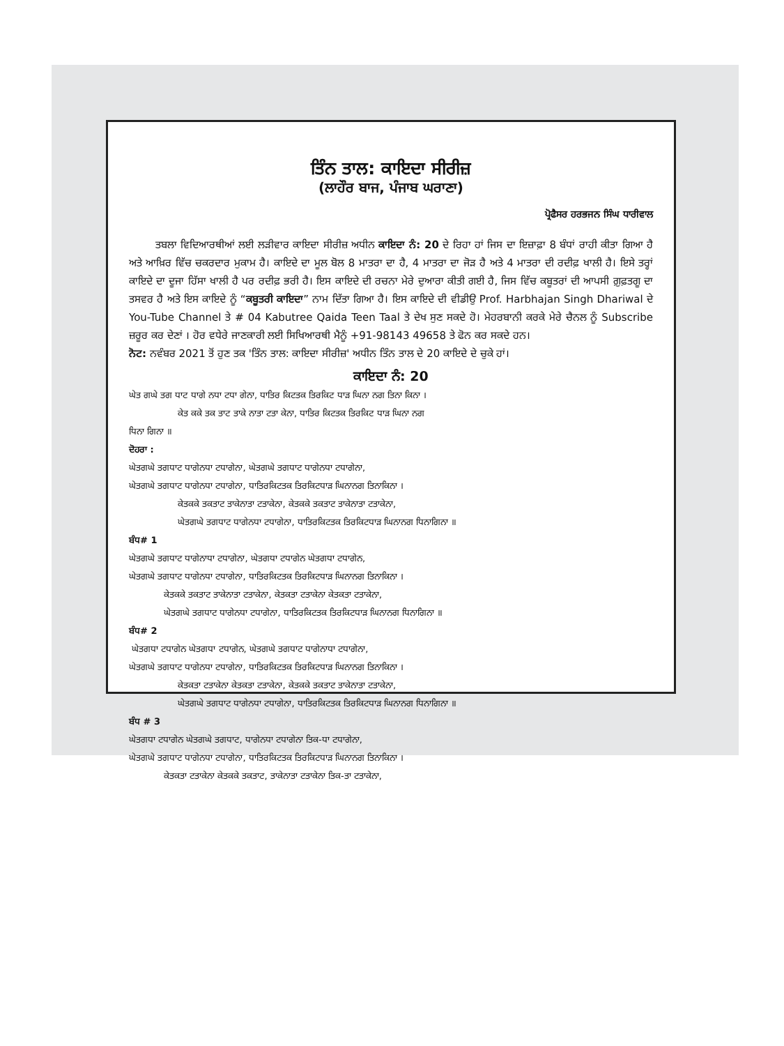ਤਿੰਨ ਤਾਲ: ਕਾਇਦਾ ਸੀਰੀਜ਼
(ਲਾਹੌਰ ਬਾਜ, ਪੰਜਾਬ ਘਰਾਣਾ)
ਪ੍ਰੋਫੈਸਰ ਹਰਭਜਨ ਸਿੰਘ ਧਾਰੀਵਾਲ
ਤਬਲਾ ਵਿਦਿਆਰਥੀਆਂ ਲਈ ਲੜੀਵਾਰ ਕਾਇਦਾ ਸੀਰੀਜ਼ ਅਧੀਨ ਕਾਇਦਾ ਨੰ: 20 ਦੇ ਰਿਹਾ ਹਾਂ ਜਿਸ ਦਾ ਇਜ਼ਾਫ਼ਾ 8 ਬੰਧਾਂ ਰਾਹੀ ਕੀਤਾ ਗਿਆ ਹੈ ਅਤੇ ਆਖ਼ਿਰ ਵਿੱਚ ਚਕਰਦਾਰ ਮੁਕਾਮ ਹੈ। ਕਾਇਦੇ ਦਾ ਮੂਲ ਬੋਲ 8 ਮਾਤਰਾ ਦਾ ਹੈ, 4 ਮਾਤਰਾ ਦਾ ਜੋੜ ਹੈ ਅਤੇ 4 ਮਾਤਰਾ ਦੀ ਰਦੀਫ਼ ਖਾਲੀ ਹੈ। ਇਸੇ ਤਰ੍ਹਾਂ ਕਾਇਦੇ ਦਾ ਦੂਜਾ ਹਿੱਸਾ ਖਾਲੀ ਹੈ ਪਰ ਰਦੀਫ਼ ਭਰੀ ਹੈ। ਇਸ ਕਾਇਦੇ ਦੀ ਰਚਨਾ ਮੇਰੇ ਦੁਆਰਾ ਕੀਤੀ ਗਈ ਹੈ, ਜਿਸ ਵਿੱਚ ਕਬੂਤਰਾਂ ਦੀ ਆਪਸੀ ਗ਼ੁਫ਼ਤਗੂ ਦਾ ਤਸਵਰ ਹੈ ਅਤੇ ਇਸ ਕਾਇਦੇ ਨੂੰ “ਕਬੂਤਰੀ ਕਾਇਦਾ” ਨਾਮ ਦਿੱਤਾ ਗਿਆ ਹੈ। ਇਸ ਕਾਇਦੇ ਦੀ ਵੀਡੀਉ Prof. Harbhajan Singh Dhariwal ਦੇ You-Tube Channel ਤੇ # 04 Kabutree Qaida Teen Taal ਤੇ ਦੇਖ ਸੁਣ ਸਕਦੇ ਹੋ। ਮੇਹਰਬਾਨੀ ਕਰਕੇ ਮੇਰੇ ਚੈਨਲ ਨੂੰ Subscribe ਜ਼ਰੂਰ ਕਰ ਦੇਣਾਂ । ਹੋਰ ਵਧੇਰੇ ਜਾਣਕਾਰੀ ਲਈ ਸਿਖਿਆਰਥੀ ਮੈਨੂੰ +91-98143 49658 ਤੇ ਫੋਨ ਕਰ ਸਕਦੇ ਹਨ।
ਨੋਟ: ਨਵੰਬਰ 2021 ਤੋਂ ਹੁਣ ਤਕ 'ਤਿੰਨ ਤਾਲ: ਕਾਇਦਾ ਸੀਰੀਜ਼' ਅਧੀਨ ਤਿੰਨ ਤਾਲ ਦੇ 20 ਕਾਇਦੇ ਦੇ ਚੁਕੇ ਹਾਂ।
ਕਾਇਦਾ ਨੰ: 20
ਘੇਤ ਗਘੇ ਤਗ ਧਾਟ ਧਾਗੇ ਨਧਾ ਟਧਾ ਗੇਨਾ, ਧਾਤਿਰ ਕਿਟਤਕ ਤਿਰਕਿਟ ਧਾੜ ਘਿਨਾ ਨਗ ਤਿਨਾ ਕਿਨਾ ।
ਕੇਤ ਕਕੇ ਤਕ ਤਾਟ ਤਾਕੇ ਨਾਤਾ ਟਤਾ ਕੇਨਾ, ਧਾਤਿਰ ਕਿਟਤਕ ਤਿਰਕਿਟ ਧਾੜ ਘਿਨਾ ਨਗ
ਧਿਨਾ ਗਿਨਾ ॥
ਦੋਹਰਾ :
ਘੇਤਗਘੇ ਤਗਧਾਟ ਧਾਗੇਨਧਾ ਟਧਾਗੇਨਾ, ਘੇਤਗਘੇ ਤਗਧਾਟ ਧਾਗੇਨਧਾ ਟਧਾਗੇਨਾ,
ਘੇਤਗਘੇ ਤਗਧਾਟ ਧਾਗੇਨਧਾ ਟਧਾਗੇਨਾ, ਧਾਤਿਰਕਿਟਤਕ ਤਿਰਕਿਟਧਾੜ ਘਿਨਾਨਗ ਤਿਨਾਕਿਨਾ ।
ਕੇਤਕਕੇ ਤਕਤਾਟ ਤਾਕੇਨਾਤਾ ਟਤਾਕੇਨਾ, ਕੇਤਕਕੇ ਤਕਤਾਟ ਤਾਕੇਨਾਤਾ ਟਤਾਕੇਨਾ,
ਘੇਤਗਘੇ ਤਗਧਾਟ ਧਾਗੇਨਧਾ ਟਧਾਗੇਨਾ, ਧਾਤਿਰਕਿਟਤਕ ਤਿਰਕਿਟਧਾੜ ਘਿਨਾਨਗ ਧਿਨਾਗਿਨਾ ॥
ਬੰਧ# 1
ਘੇਤਗਘੇ ਤਗਧਾਟ ਧਾਗੇਨਾਧਾ ਟਧਾਗੇਨਾ, ਘੇਤਗਧਾ ਟਧਾਗੇਨ ਘੇਤਗਧਾ ਟਧਾਗੇਨ,
ਘੇਤਗਘੇ ਤਗਧਾਟ ਧਾਗੇਨਧਾ ਟਧਾਗੇਨਾ, ਧਾਤਿਰਕਿਟਤਕ ਤਿਰਕਿਟਧਾੜ ਘਿਨਾਨਗ ਤਿਨਾਕਿਨਾ ।
ਕੇਤਕਕੇ ਤਕਤਾਟ ਤਾਕੇਨਾਤਾ ਟਤਾਕੇਨਾ, ਕੇਤਕਤਾ ਟਤਾਕੇਨਾ ਕੇਤਕਤਾ ਟਤਾਕੇਨਾ,
ਘੇਤਗਘੇ ਤਗਧਾਟ ਧਾਗੇਨਧਾ ਟਧਾਗੇਨਾ, ਧਾਤਿਰਕਿਟਤਕ ਤਿਰਕਿਟਧਾੜ ਘਿਨਾਨਗ ਧਿਨਾਗਿਨਾ ॥
ਬੰਧ# 2
ਘੇਤਗਧਾ ਟਧਾਗੇਨ ਘੇਤਗਧਾ ਟਧਾਗੇਨ, ਘੇਤਗਘੇ ਤਗਧਾਟ ਧਾਗੇਨਾਧਾ ਟਧਾਗੇਨਾ,
ਘੇਤਗਘੇ ਤਗਧਾਟ ਧਾਗੇਨਧਾ ਟਧਾਗੇਨਾ, ਧਾਤਿਰਕਿਟਤਕ ਤਿਰਕਿਟਧਾੜ ਘਿਨਾਨਗ ਤਿਨਾਕਿਨਾ ।
ਕੇਤਕਤਾ ਟਤਾਕੇਨਾ ਕੇਤਕਤਾ ਟਤਾਕੇਨਾ, ਕੇਤਕਕੇ ਤਕਤਾਟ ਤਾਕੇਨਾਤਾ ਟਤਾਕੇਨਾ,
ਘੇਤਗਘੇ ਤਗਧਾਟ ਧਾਗੇਨਧਾ ਟਧਾਗੇਨਾ, ਧਾਤਿਰਕਿਟਤਕ ਤਿਰਕਿਟਧਾੜ ਘਿਨਾਨਗ ਧਿਨਾਗਿਨਾ ॥
ਬੰਧ # 3
ਘੇਤਗਧਾ ਟਧਾਗੇਨ ਘੇਤਗਘੇ ਤਗਧਾਟ, ਧਾਗੇਨਧਾ ਟਧਾਗੇਨਾ ਤਿਕ-ਧਾ ਟਧਾਗੇਨਾ,
ਘੇਤਗਘੇ ਤਗਧਾਟ ਧਾਗੇਨਧਾ ਟਧਾਗੇਨਾ, ਧਾਤਿਰਕਿਟਤਕ ਤਿਰਕਿਟਧਾੜ ਘਿਨਾਨਗ ਤਿਨਾਕਿਨਾ ।
ਕੇਤਕਤਾ ਟਤਾਕੇਨਾ ਕੇਤਕਕੇ ਤਕਤਾਟ, ਤਾਕੇਨਾਤਾ ਟਤਾਕੇਨਾ ਤਿਕ-ਤਾ ਟਤਾਕੇਨਾ,